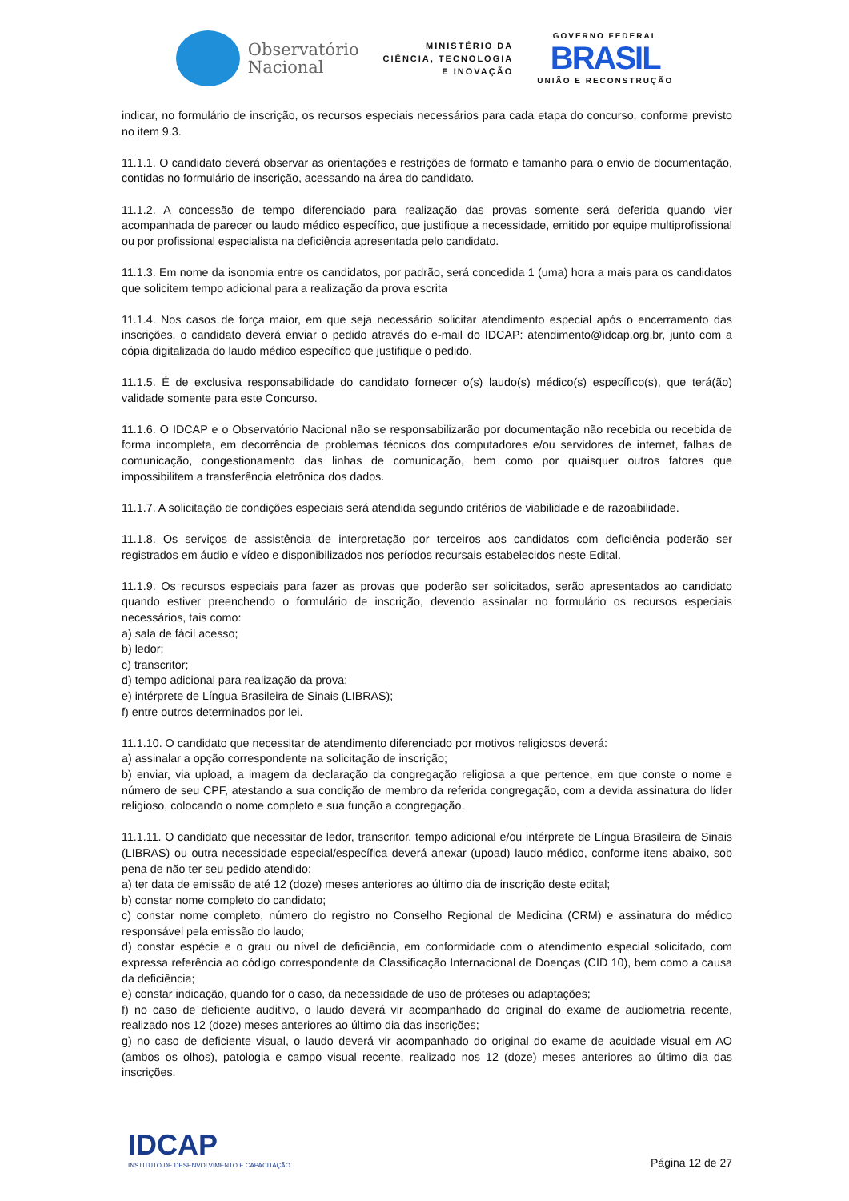Observatório
Nacional
MINISTÉRIO DA
CIÊNCIA, TECNOLOGIA
E INOVAÇÃO
GOVERNO FEDERAL
BRASIL
UNIÃO E RECONSTRUÇÃO
indicar, no formulário de inscrição, os recursos especiais necessários para cada etapa do concurso, conforme previsto no item 9.3.
11.1.1. O candidato deverá observar as orientações e restrições de formato e tamanho para o envio de documentação, contidas no formulário de inscrição, acessando na área do candidato.
11.1.2. A concessão de tempo diferenciado para realização das provas somente será deferida quando vier acompanhada de parecer ou laudo médico específico, que justifique a necessidade, emitido por equipe multiprofissional ou por profissional especialista na deficiência apresentada pelo candidato.
11.1.3. Em nome da isonomia entre os candidatos, por padrão, será concedida 1 (uma) hora a mais para os candidatos que solicitem tempo adicional para a realização da prova escrita
11.1.4. Nos casos de força maior, em que seja necessário solicitar atendimento especial após o encerramento das inscrições, o candidato deverá enviar o pedido através do e-mail do IDCAP: atendimento@idcap.org.br, junto com a cópia digitalizada do laudo médico específico que justifique o pedido.
11.1.5. É de exclusiva responsabilidade do candidato fornecer o(s) laudo(s) médico(s) específico(s), que terá(ão) validade somente para este Concurso.
11.1.6. O IDCAP e o Observatório Nacional não se responsabilizarão por documentação não recebida ou recebida de forma incompleta, em decorrência de problemas técnicos dos computadores e/ou servidores de internet, falhas de comunicação, congestionamento das linhas de comunicação, bem como por quaisquer outros fatores que impossibilitem a transferência eletrônica dos dados.
11.1.7. A solicitação de condições especiais será atendida segundo critérios de viabilidade e de razoabilidade.
11.1.8. Os serviços de assistência de interpretação por terceiros aos candidatos com deficiência poderão ser registrados em áudio e vídeo e disponibilizados nos períodos recursais estabelecidos neste Edital.
11.1.9. Os recursos especiais para fazer as provas que poderão ser solicitados, serão apresentados ao candidato quando estiver preenchendo o formulário de inscrição, devendo assinalar no formulário os recursos especiais necessários, tais como:
a) sala de fácil acesso;
b) ledor;
c) transcritor;
d) tempo adicional para realização da prova;
e) intérprete de Língua Brasileira de Sinais (LIBRAS);
f) entre outros determinados por lei.
11.1.10. O candidato que necessitar de atendimento diferenciado por motivos religiosos deverá:
a) assinalar a opção correspondente na solicitação de inscrição;
b) enviar, via upload, a imagem da declaração da congregação religiosa a que pertence, em que conste o nome e número de seu CPF, atestando a sua condição de membro da referida congregação, com a devida assinatura do líder religioso, colocando o nome completo e sua função a congregação.
11.1.11. O candidato que necessitar de ledor, transcritor, tempo adicional e/ou intérprete de Língua Brasileira de Sinais (LIBRAS) ou outra necessidade especial/específica deverá anexar (upoad) laudo médico, conforme itens abaixo, sob pena de não ter seu pedido atendido:
a) ter data de emissão de até 12 (doze) meses anteriores ao último dia de inscrição deste edital;
b) constar nome completo do candidato;
c) constar nome completo, número do registro no Conselho Regional de Medicina (CRM) e assinatura do médico responsável pela emissão do laudo;
d) constar espécie e o grau ou nível de deficiência, em conformidade com o atendimento especial solicitado, com expressa referência ao código correspondente da Classificação Internacional de Doenças (CID 10), bem como a causa da deficiência;
e) constar indicação, quando for o caso, da necessidade de uso de próteses ou adaptações;
f) no caso de deficiente auditivo, o laudo deverá vir acompanhado do original do exame de audiometria recente, realizado nos 12 (doze) meses anteriores ao último dia das inscrições;
g) no caso de deficiente visual, o laudo deverá vir acompanhado do original do exame de acuidade visual em AO (ambos os olhos), patologia e campo visual recente, realizado nos 12 (doze) meses anteriores ao último dia das inscrições.
IDCAP
INSTITUTO DE DESENVOLVIMENTO E CAPACITAÇÃO
Página 12 de 27